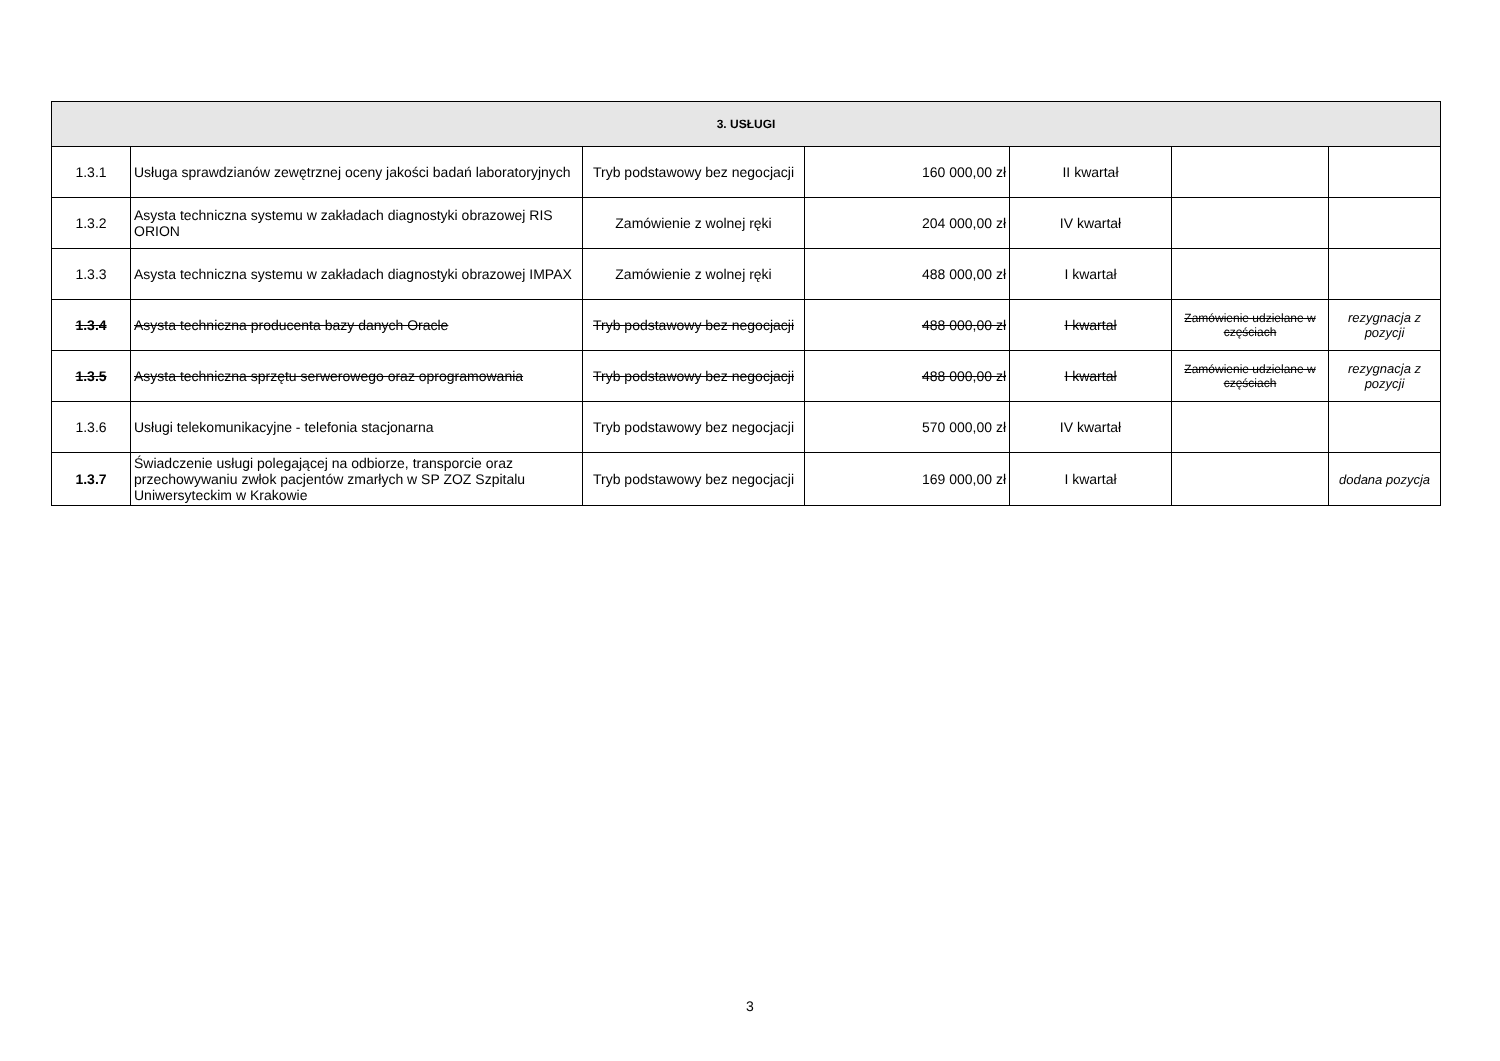| 3. USŁUGI | | | | | | |
| --- | --- | --- | --- | --- | --- | --- |
| 1.3.1 | Usługa sprawdzianów zewętrznej oceny jakości badań laboratoryjnych | Tryb podstawowy bez negocjacji | 160 000,00 zł | II kwartał | | |
| 1.3.2 | Asysta techniczna systemu w zakładach diagnostyki obrazowej RIS ORION | Zamówienie z wolnej ręki | 204 000,00 zł | IV kwartał | | |
| 1.3.3 | Asysta techniczna systemu w zakładach diagnostyki obrazowej IMPAX | Zamówienie z wolnej ręki | 488 000,00 zł | I kwartał | | |
| 1.3.4 | Asysta techniczna producenta bazy danych Oracle | Tryb podstawowy bez negocjacji | 488 000,00 zł | I kwartał | Zamówienie udzielane w częściach | rezygnacja z pozycji |
| 1.3.5 | Asysta techniczna sprzętu serwerowego oraz oprogramowania | Tryb podstawowy bez negocjacji | 488 000,00 zł | I kwartał | Zamówienie udzielane w częściach | rezygnacja z pozycji |
| 1.3.6 | Usługi telekomunikacyjne - telefonia stacjonarna | Tryb podstawowy bez negocjacji | 570 000,00 zł | IV kwartał | | |
| 1.3.7 | Świadczenie usługi polegającej na odbiorze, transporcie oraz przechowywaniu zwłok pacjentów zmarłych w SP ZOZ Szpitalu Uniwersyteckim w Krakowie | Tryb podstawowy bez negocjacji | 169 000,00 zł | I kwartał | | dodana pozycja |
3